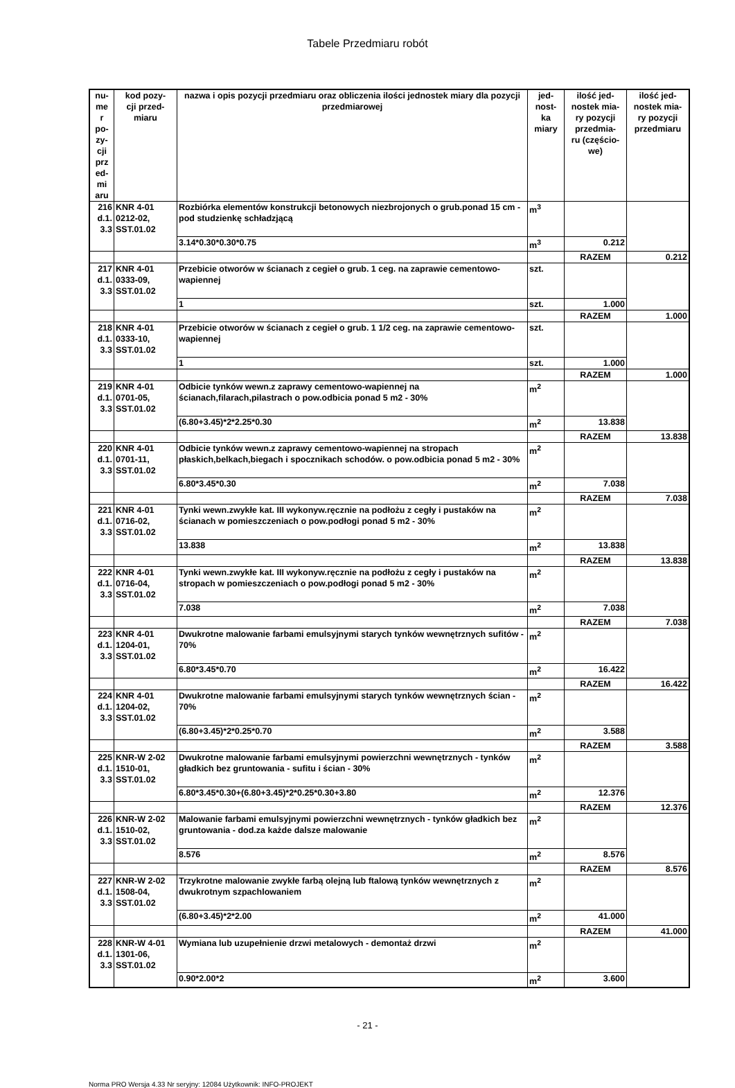Tabele Przedmiaru robót
| nu- me r po- zy- cji prz ed- mi aru | kod pozy- cji przed- miaru | nazwa i opis pozycji przedmiaru oraz obliczenia ilości jednostek miary dla pozycji przedmiarowej | jed- nost- ka miary | ilość jed- nostek mia- ry pozycji przedmia- ru (częścio- we) | ilość jed- nostek mia- ry pozycji przedmiaru |
| --- | --- | --- | --- | --- | --- |
| 216 d.1. 3.3 | KNR 4-01 0212-02, SST.01.02 | Rozbiórka elementów konstrukcji betonowych niezbrojonych o grub.ponad 15 cm - pod studzienkę schładzjącą | m<sup>3</sup> | | |
| | | 3.14*0.30*0.30*0.75 | m<sup>3</sup> | 0.212 | |
| | | | | RAZEM | 0.212 |
| 217 d.1. 3.3 | KNR 4-01 0333-09, SST.01.02 | Przebicie otworów w ścianach z cegieł o grub. 1 ceg. na zaprawie cementowo-wapiennej | szt. | | |
| | | 1 | szt. | 1.000 | |
| | | | | RAZEM | 1.000 |
| 218 d.1. 3.3 | KNR 4-01 0333-10, SST.01.02 | Przebicie otworów w ścianach z cegieł o grub. 1 1/2 ceg. na zaprawie cementowo-wapiennej | szt. | | |
| | | 1 | szt. | 1.000 | |
| | | | | RAZEM | 1.000 |
| 219 d.1. 3.3 | KNR 4-01 0701-05, SST.01.02 | Odbicie tynków wewn.z zaprawy cementowo-wapiennej na ścianach,filarach,pilastrach o pow.odbicia ponad 5 m2 - 30% | m<sup>2</sup> | | |
| | | (6.80+3.45)*2*2.25*0.30 | m<sup>2</sup> | 13.838 | |
| | | | | RAZEM | 13.838 |
| 220 d.1. 3.3 | KNR 4-01 0701-11, SST.01.02 | Odbicie tynków wewn.z zaprawy cementowo-wapiennej na stropach płaskich,belkach,biegach i spocznikach schodów. o pow.odbicia ponad 5 m2 - 30% | m<sup>2</sup> | | |
| | | 6.80*3.45*0.30 | m<sup>2</sup> | 7.038 | |
| | | | | RAZEM | 7.038 |
| 221 d.1. 3.3 | KNR 4-01 0716-02, SST.01.02 | Tynki wewn.zwykłe kat. III wykonyw.ręcznie na podłożu z cegły i pustaków na ścianach w pomieszczeniach o pow.podłogi ponad 5 m2 - 30% | m<sup>2</sup> | | |
| | | 13.838 | m<sup>2</sup> | 13.838 | |
| | | | | RAZEM | 13.838 |
| 222 d.1. 3.3 | KNR 4-01 0716-04, SST.01.02 | Tynki wewn.zwykłe kat. III wykonyw.ręcznie na podłożu z cegły i pustaków na stropach w pomieszczeniach o pow.podłogi ponad 5 m2 - 30% | m<sup>2</sup> | | |
| | | 7.038 | m<sup>2</sup> | 7.038 | |
| | | | | RAZEM | 7.038 |
| 223 d.1. 3.3 | KNR 4-01 1204-01, SST.01.02 | Dwukrotne malowanie farbami emulsyjnymi starych tynków wewnętrznych sufitów - 70% | m<sup>2</sup> | | |
| | | 6.80*3.45*0.70 | m<sup>2</sup> | 16.422 | |
| | | | | RAZEM | 16.422 |
| 224 d.1. 3.3 | KNR 4-01 1204-02, SST.01.02 | Dwukrotne malowanie farbami emulsyjnymi starych tynków wewnętrznych ścian - 70% | m<sup>2</sup> | | |
| | | (6.80+3.45)*2*0.25*0.70 | m<sup>2</sup> | 3.588 | |
| | | | | RAZEM | 3.588 |
| 225 d.1. 3.3 | KNR-W 2-02 1510-01, SST.01.02 | Dwukrotne malowanie farbami emulsyjnymi powierzchni wewnętrznych - tynków gładkich bez gruntowania - sufitu i ścian - 30% | m<sup>2</sup> | | |
| | | 6.80*3.45*0.30+(6.80+3.45)*2*0.25*0.30+3.80 | m<sup>2</sup> | 12.376 | |
| | | | | RAZEM | 12.376 |
| 226 d.1. 3.3 | KNR-W 2-02 1510-02, SST.01.02 | Malowanie farbami emulsyjnymi powierzchni wewnętrznych - tynków gładkich bez gruntowania - dod.za każde dalsze malowanie | m<sup>2</sup> | | |
| | | 8.576 | m<sup>2</sup> | 8.576 | |
| | | | | RAZEM | 8.576 |
| 227 d.1. 3.3 | KNR-W 2-02 1508-04, SST.01.02 | Trzykrotne malowanie zwykłe farbą olejną lub ftalową tynków wewnętrznych z dwukrotnym szpachlowaniem | m<sup>2</sup> | | |
| | | (6.80+3.45)*2*2.00 | m<sup>2</sup> | 41.000 | |
| | | | | RAZEM | 41.000 |
| 228 d.1. 3.3 | KNR-W 4-01 1301-06, SST.01.02 | Wymiana lub uzupełnienie drzwi metalowych - demontaż drzwi | m<sup>2</sup> | | |
| | | 0.90*2.00*2 | m<sup>2</sup> | 3.600 | |
- 21 -
Norma PRO Wersja 4.33 Nr seryjny: 12084 Użytkownik: INFO-PROJEKT